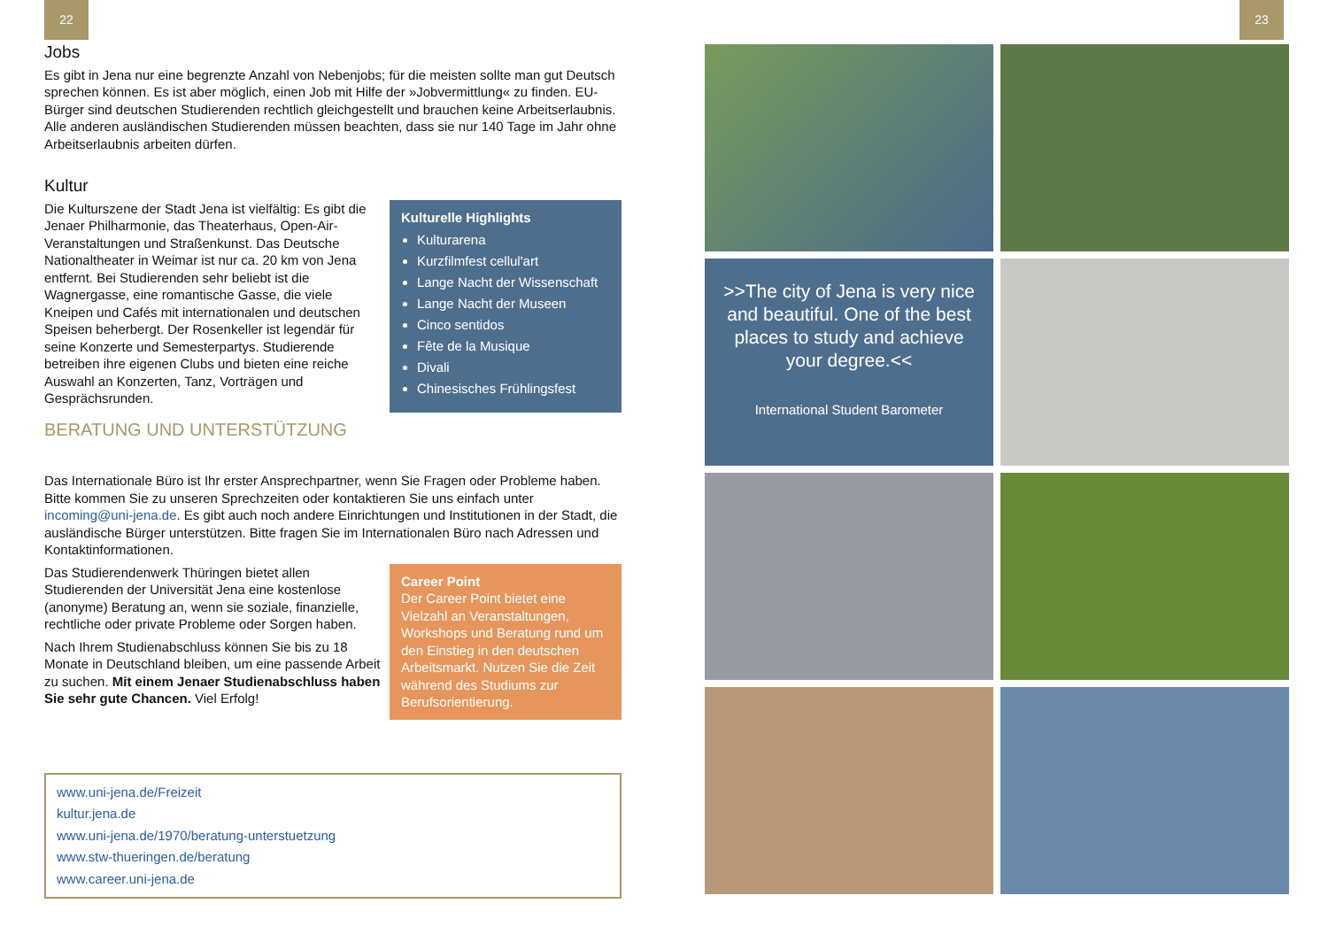22 23
Jobs
Es gibt in Jena nur eine begrenzte Anzahl von Nebenjobs; für die meisten sollte man gut Deutsch sprechen können. Es ist aber möglich, einen Job mit Hilfe der »Jobvermittlung« zu finden. EU-Bürger sind deutschen Studierenden rechtlich gleichgestellt und brauchen keine Arbeitserlaubnis. Alle anderen ausländischen Studierenden müssen beachten, dass sie nur 140 Tage im Jahr ohne Arbeitserlaubnis arbeiten dürfen.
Kultur
Die Kulturszene der Stadt Jena ist vielfältig: Es gibt die Jenaer Philharmonie, das Theaterhaus, Open-Air-Veranstaltungen und Straßenkunst. Das Deutsche Nationaltheater in Weimar ist nur ca. 20 km von Jena entfernt. Bei Studierenden sehr beliebt ist die Wagnergasse, eine romantische Gasse, die viele Kneipen und Cafés mit internationalen und deutschen Speisen beherbergt. Der Rosenkeller ist legendär für seine Konzerte und Semesterpartys. Studierende betreiben ihre eigenen Clubs und bieten eine reiche Auswahl an Konzerten, Tanz, Vorträgen und Gesprächsrunden.
Kulturelle Highlights
Kulturarena
Kurzfilmfest cellul'art
Lange Nacht der Wissenschaft
Lange Nacht der Museen
Cinco sentidos
Fête de la Musique
Divali
Chinesisches Frühlingsfest
BERATUNG UND UNTERSTÜTZUNG
Das Internationale Büro ist Ihr erster Ansprechpartner, wenn Sie Fragen oder Probleme haben. Bitte kommen Sie zu unseren Sprechzeiten oder kontaktieren Sie uns einfach unter incoming@uni-jena.de. Es gibt auch noch andere Einrichtungen und Institutionen in der Stadt, die ausländische Bürger unterstützen. Bitte fragen Sie im Internationalen Büro nach Adressen und Kontaktinformationen.
Das Studierendenwerk Thüringen bietet allen Studierenden der Universität Jena eine kostenlose (anonyme) Beratung an, wenn sie soziale, finanzielle, rechtliche oder private Probleme oder Sorgen haben.
Nach Ihrem Studienabschluss können Sie bis zu 18 Monate in Deutschland bleiben, um eine passende Arbeit zu suchen. Mit einem Jenaer Studienabschluss haben Sie sehr gute Chancen. Viel Erfolg!
Career Point
Der Career Point bietet eine Vielzahl an Veranstaltungen, Workshops und Beratung rund um den Einstieg in den deutschen Arbeitsmarkt. Nutzen Sie die Zeit während des Studiums zur Berufsorientierung.
www.uni-jena.de/Freizeit
kultur.jena.de
www.uni-jena.de/1970/beratung-unterstuetzung
www.stw-thueringen.de/beratung
www.career.uni-jena.de
>>The city of Jena is very nice and beautiful. One of the best places to study and achieve your degree.<<
International Student Barometer